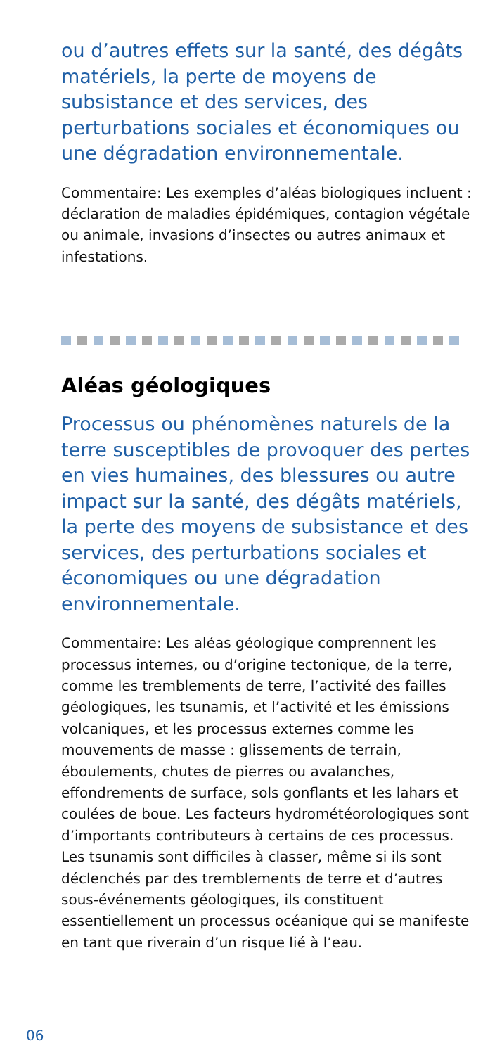ou d’autres effets sur la santé, des dégâts matériels, la perte de moyens de subsistance et des services, des perturbations sociales et économiques ou une dégradation environnementale.
Commentaire: Les exemples d’aléas biologiques incluent : déclaration de maladies épidémiques, contagion végétale ou animale, invasions d’insectes ou autres animaux et infestations.
Aléas géologiques
Processus ou phénomènes naturels de la terre susceptibles de provoquer des pertes en vies humaines, des blessures ou autre impact sur la santé, des dégâts matériels, la perte des moyens de subsistance et des services, des perturbations sociales et économiques ou une dégradation environnementale.
Commentaire: Les aléas géologique comprennent les processus internes, ou d’origine tectonique, de la terre, comme les tremblements de terre, l’activité des failles géologiques, les tsunamis, et l’activité et les émissions volcaniques, et les processus externes comme les mouvements de masse : glissements de terrain, éboulements, chutes de pierres ou avalanches, effondrements de surface, sols gonflants et les lahars et coulées de boue. Les facteurs hydrométéorologiques sont d’importants contributeurs à certains de ces processus. Les tsunamis sont difficiles à classer, même si ils sont déclenchés par des tremblements de terre et d’autres sous-événements géologiques, ils constituent essentiellement un processus océanique qui se manifeste en tant que riverain d’un risque lié à l’eau.
06